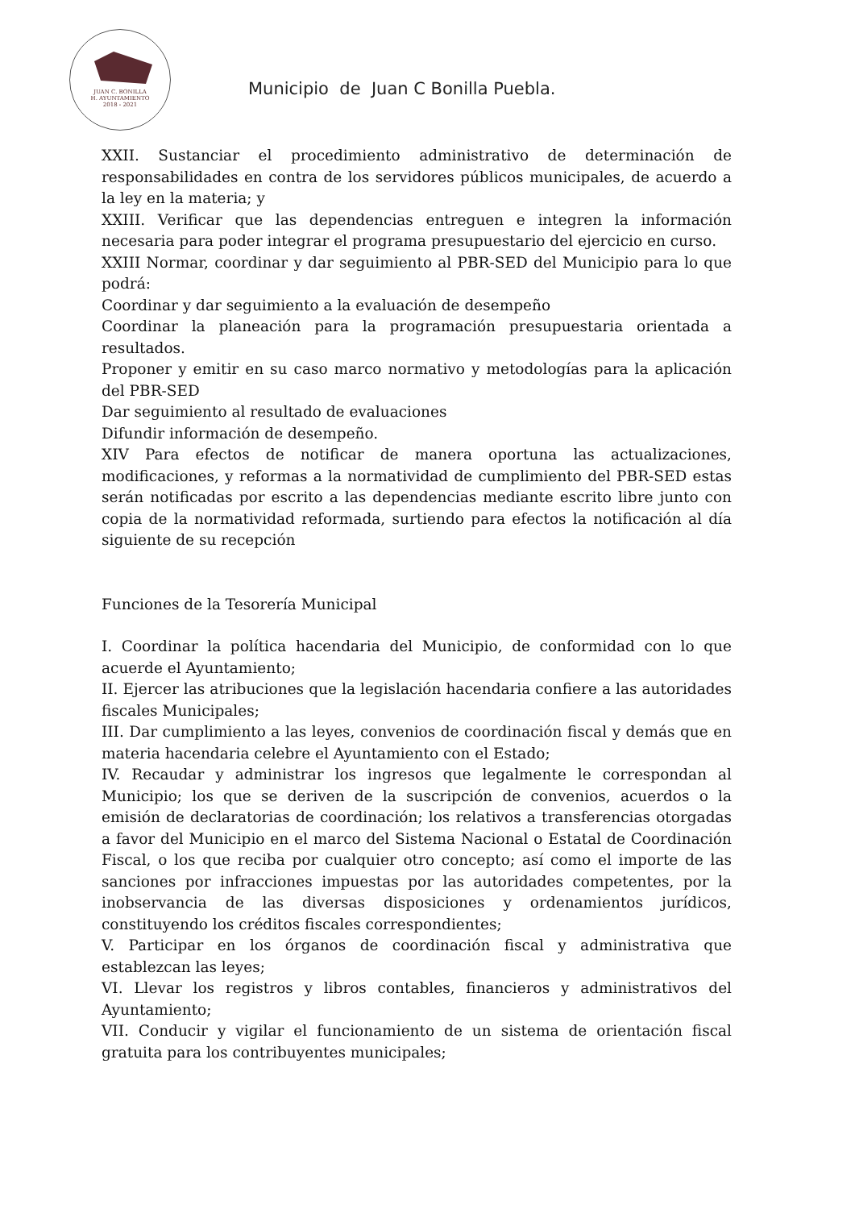JUAN C. BONILLA
H. AYUNTAMIENTO
2018 - 2021
Municipio de Juan C Bonilla Puebla.
XXII. Sustanciar el procedimiento administrativo de determinación de responsabilidades en contra de los servidores públicos municipales, de acuerdo a la ley en la materia; y
XXIII. Verificar que las dependencias entreguen e integren la información necesaria para poder integrar el programa presupuestario del ejercicio en curso.
XXIII Normar, coordinar y dar seguimiento al PBR-SED del Municipio para lo que podrá:
Coordinar y dar seguimiento a la evaluación de desempeño
Coordinar la planeación para la programación presupuestaria orientada a resultados.
Proponer y emitir en su caso marco normativo y metodologías para la aplicación del PBR-SED
Dar seguimiento al resultado de evaluaciones
Difundir información de desempeño.
XIV Para efectos de notificar de manera oportuna las actualizaciones, modificaciones, y reformas a la normatividad de cumplimiento del PBR-SED estas serán notificadas por escrito a las dependencias mediante escrito libre junto con copia de la normatividad reformada, surtiendo para efectos la notificación al día siguiente de su recepción
Funciones de la Tesorería Municipal
I. Coordinar la política hacendaria del Municipio, de conformidad con lo que acuerde el Ayuntamiento;
II. Ejercer las atribuciones que la legislación hacendaria confiere a las autoridades fiscales Municipales;
III. Dar cumplimiento a las leyes, convenios de coordinación fiscal y demás que en materia hacendaria celebre el Ayuntamiento con el Estado;
IV. Recaudar y administrar los ingresos que legalmente le correspondan al Municipio; los que se deriven de la suscripción de convenios, acuerdos o la emisión de declaratorias de coordinación; los relativos a transferencias otorgadas a favor del Municipio en el marco del Sistema Nacional o Estatal de Coordinación Fiscal, o los que reciba por cualquier otro concepto; así como el importe de las sanciones por infracciones impuestas por las autoridades competentes, por la inobservancia de las diversas disposiciones y ordenamientos jurídicos, constituyendo los créditos fiscales correspondientes;
V. Participar en los órganos de coordinación fiscal y administrativa que establezcan las leyes;
VI. Llevar los registros y libros contables, financieros y administrativos del Ayuntamiento;
VII. Conducir y vigilar el funcionamiento de un sistema de orientación fiscal gratuita para los contribuyentes municipales;